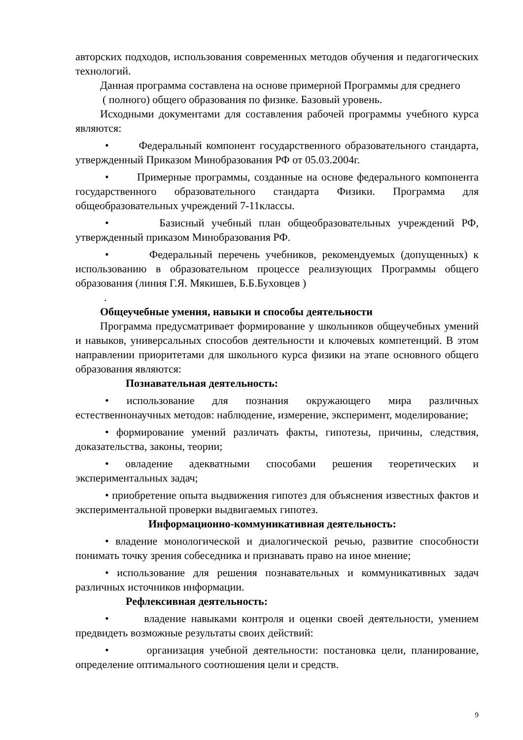авторских подходов, использования современных методов обучения и педагогических технологий.
Данная программа составлена на основе примерной Программы для среднего
( полного) общего образования по физике. Базовый уровень.
Исходными документами для составления рабочей программы учебного курса являются:
• Федеральный компонент государственного образовательного стандарта, утвержденный Приказом Минобразования РФ от 05.03.2004г.
• Примерные программы, созданные на основе федерального компонента государственного образовательного стандарта Физики. Программа для общеобразовательных учреждений 7-11классы.
• Базисный учебный план общеобразовательных учреждений РФ, утвержденный приказом Минобразования РФ.
• Федеральный перечень учебников, рекомендуемых (допущенных) к использованию в образовательном процессе реализующих Программы общего образования (линия Г.Я. Мякишев, Б.Б.Буховцев )
.
Общеучебные умения, навыки и способы деятельности
Программа предусматривает формирование у школьников общеучебных умений и навыков, универсальных способов деятельности и ключевых компетенций. В этом направлении приоритетами для школьного курса физики на этапе основного общего образования являются:
Познавательная деятельность:
• использование для познания окружающего мира различных естественнонаучных методов: наблюдение, измерение, эксперимент, моделирование;
• формирование умений различать факты, гипотезы, причины, следствия, доказательства, законы, теории;
• овладение адекватными способами решения теоретических и экспериментальных задач;
• приобретение опыта выдвижения гипотез для объяснения известных фактов и экспериментальной проверки выдвигаемых гипотез.
Информационно-коммуникативная деятельность:
• владение монологической и диалогической речью, развитие способности понимать точку зрения собеседника и признавать право на иное мнение;
• использование для решения познавательных и коммуникативных задач различных источников информации.
Рефлексивная деятельность:
• владение навыками контроля и оценки своей деятельности, умением предвидеть возможные результаты своих действий:
• организация учебной деятельности: постановка цели, планирование, определение оптимального соотношения цели и средств.
9